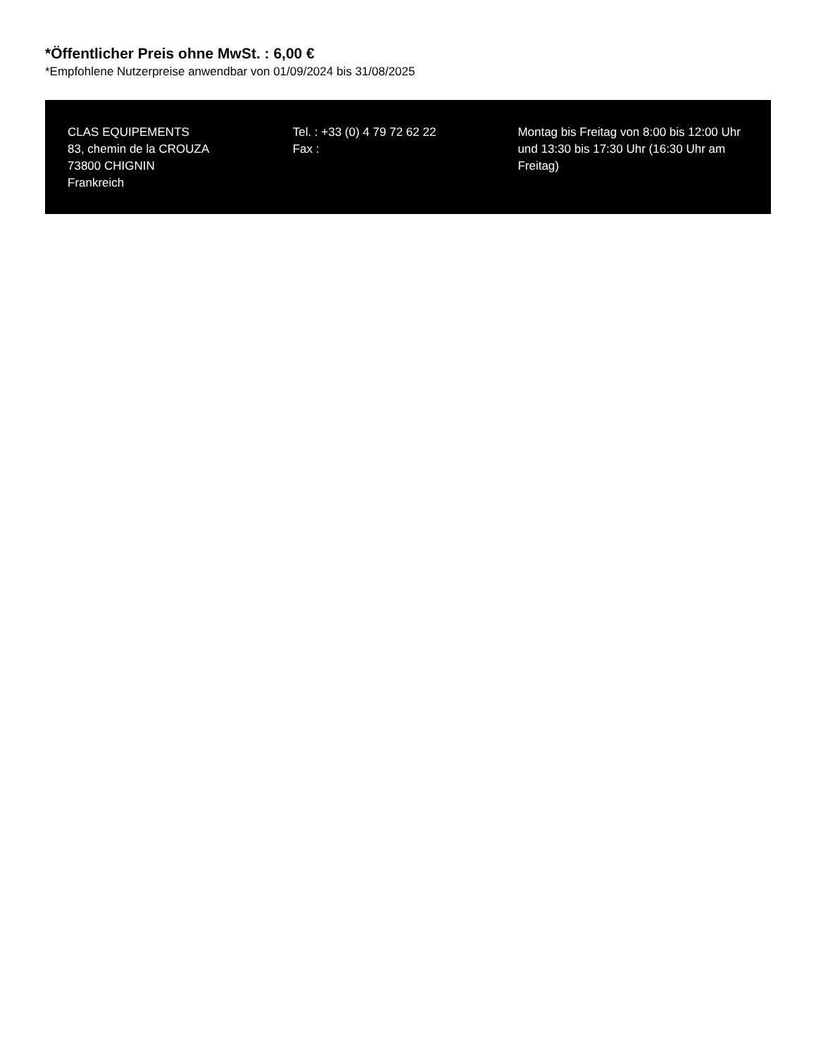*Öffentlicher Preis ohne MwSt. : 6,00 €
*Empfohlene Nutzerpreise anwendbar von 01/09/2024 bis 31/08/2025
CLAS EQUIPEMENTS
83, chemin de la CROUZA
73800 CHIGNIN
Frankreich
Tel. : +33 (0) 4 79 72 62 22
Fax :
Montag bis Freitag von 8:00 bis 12:00 Uhr und 13:30 bis 17:30 Uhr (16:30 Uhr am Freitag)